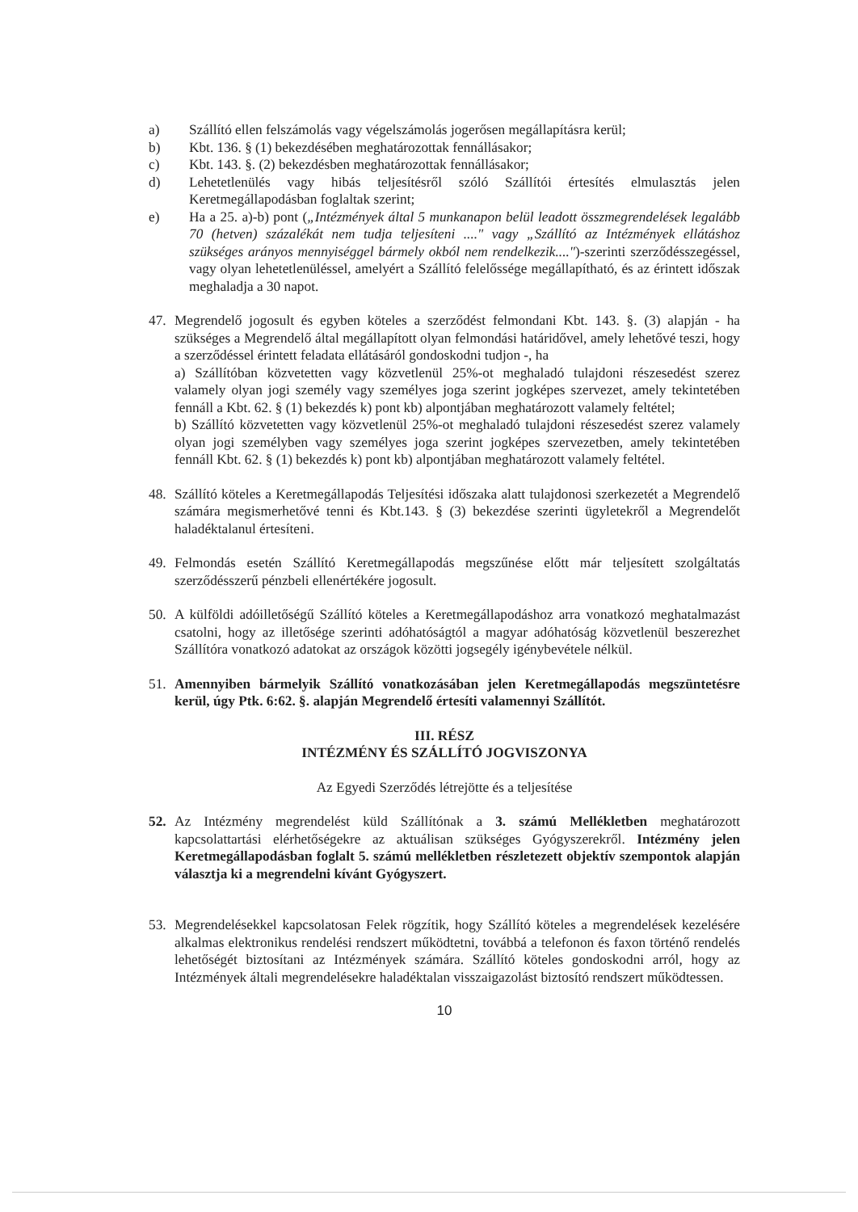a) Szállító ellen felszámolás vagy végelszámolás jogerősen megállapításra kerül;
b) Kbt. 136. § (1) bekezdésében meghatározottak fennállásakor;
c) Kbt. 143. §. (2) bekezdésben meghatározottak fennállásakor;
d) Lehetetlenülés vagy hibás teljesítésről szóló Szállítói értesítés elmulasztás jelen Keretmegállapodásban foglaltak szerint;
e) Ha a 25. a)-b) pont („Intézmények által 5 munkanapon belül leadott összmegrendelések legalább 70 (hetven) százalékát nem tudja teljesíteni ...." vagy „Szállító az Intézmények ellátáshoz szükséges arányos mennyiséggel bármely okból nem rendelkezik....")-szerinti szerződésszegéssel, vagy olyan lehetetlenüléssel, amelyért a Szállító felelőssége megállapítható, és az érintett időszak meghaladja a 30 napot.
47. Megrendelő jogosult és egyben köteles a szerződést felmondani Kbt. 143. §. (3) alapján - ha szükséges a Megrendelő által megállapított olyan felmondási határidővel, amely lehetővé teszi, hogy a szerződéssel érintett feladata ellátásáról gondoskodni tudjon -, ha
a) Szállítóban közvetetten vagy közvetlenül 25%-ot meghaladó tulajdoni részesedést szerez valamely olyan jogi személy vagy személyes joga szerint jogképes szervezet, amely tekintetében fennáll a Kbt. 62. § (1) bekezdés k) pont kb) alpontjában meghatározott valamely feltétel;
b) Szállító közvetetten vagy közvetlenül 25%-ot meghaladó tulajdoni részesedést szerez valamely olyan jogi személyben vagy személyes joga szerint jogképes szervezetben, amely tekintetében fennáll Kbt. 62. § (1) bekezdés k) pont kb) alpontjában meghatározott valamely feltétel.
48. Szállító köteles a Keretmegállapodás Teljesítési időszaka alatt tulajdonosi szerkezetét a Megrendelő számára megismerhetővé tenni és Kbt.143. § (3) bekezdése szerinti ügyletekről a Megrendelőt haladéktalanul értesíteni.
49. Felmondás esetén Szállító Keretmegállapodás megszűnése előtt már teljesített szolgáltatás szerződésszerű pénzbeli ellenértékére jogosult.
50. A külföldi adóilletőségű Szállító köteles a Keretmegállapodáshoz arra vonatkozó meghatalmazást csatolni, hogy az illetősége szerinti adóhatóságtól a magyar adóhatóság közvetlenül beszerezhet Szállítóra vonatkozó adatokat az országok közötti jogsegély igénybevétele nélkül.
51. Amennyiben bármelyik Szállító vonatkozásában jelen Keretmegállapodás megszüntetésre kerül, úgy Ptk. 6:62. §. alapján Megrendelő értesíti valamennyi Szállítót.
III. RÉSZ
INTÉZMÉNY ÉS SZÁLLÍTÓ JOGVISZONYA
Az Egyedi Szerződés létrejötte és a teljesítése
52. Az Intézmény megrendelést küld Szállítónak a 3. számú Mellékletben meghatározott kapcsolattartási elérhetőségekre az aktuálisan szükséges Gyógyszerekről. Intézmény jelen Keretmegállapodásban foglalt 5. számú mellékletben részletezett objektív szempontok alapján választja ki a megrendelni kívánt Gyógyszert.
53. Megrendelésekkel kapcsolatosan Felek rögzítik, hogy Szállító köteles a megrendelések kezelésére alkalmas elektronikus rendelési rendszert működtetni, továbbá a telefonon és faxon történő rendelés lehetőségét biztosítani az Intézmények számára. Szállító köteles gondoskodni arról, hogy az Intézmények általi megrendelésekre haladéktalan visszaigazolást biztosító rendszert működtessen.
10